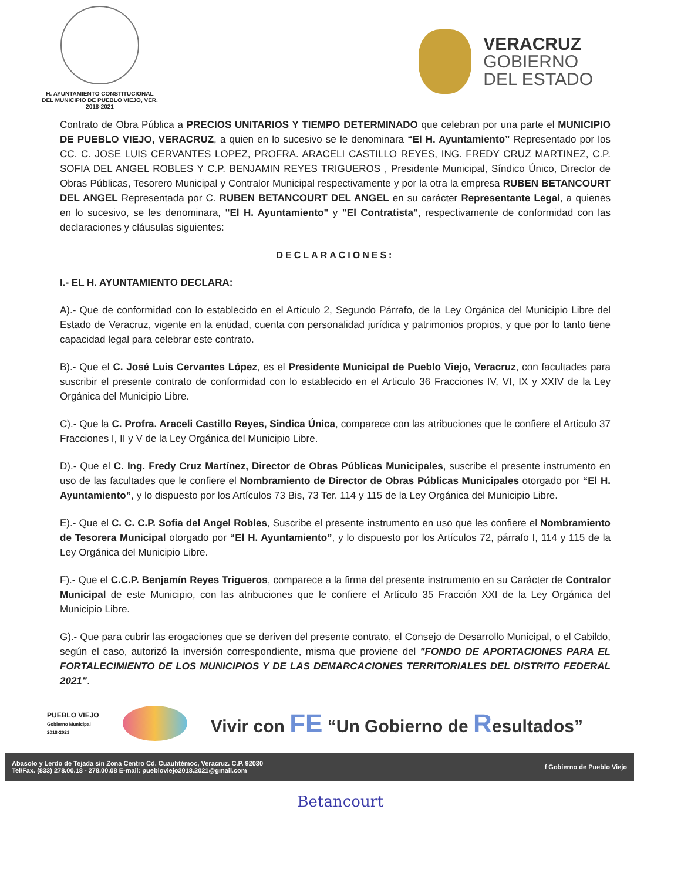H. AYUNTAMIENTO CONSTITUCIONAL
DEL MUNICIPIO DE PUEBLO VIEJO, VER.
2018-2021
VERACRUZ
GOBIERNO
DEL ESTADO
Contrato de Obra Pública a PRECIOS UNITARIOS Y TIEMPO DETERMINADO que celebran por una parte el MUNICIPIO DE PUEBLO VIEJO, VERACRUZ, a quien en lo sucesivo se le denominara “El H. Ayuntamiento” Representado por los CC. C. JOSE LUIS CERVANTES LOPEZ, PROFRA. ARACELI CASTILLO REYES, ING. FREDY CRUZ MARTINEZ, C.P. SOFIA DEL ANGEL ROBLES Y C.P. BENJAMIN REYES TRIGUEROS , Presidente Municipal, Síndico Único, Director de Obras Públicas, Tesorero Municipal y Contralor Municipal respectivamente y por la otra la empresa RUBEN BETANCOURT DEL ANGEL Representada por C. RUBEN BETANCOURT DEL ANGEL en su carácter Representante Legal, a quienes en lo sucesivo, se les denominara, "El H. Ayuntamiento" y "El Contratista", respectivamente de conformidad con las declaraciones y cláusulas siguientes:
DECLARACIONES:
I.- EL H. AYUNTAMIENTO DECLARA:
A).- Que de conformidad con lo establecido en el Artículo 2, Segundo Párrafo, de la Ley Orgánica del Municipio Libre del Estado de Veracruz, vigente en la entidad, cuenta con personalidad jurídica y patrimonios propios, y que por lo tanto tiene capacidad legal para celebrar este contrato.
B).- Que el C. José Luis Cervantes López, es el Presidente Municipal de Pueblo Viejo, Veracruz, con facultades para suscribir el presente contrato de conformidad con lo establecido en el Articulo 36 Fracciones IV, VI, IX y XXIV de la Ley Orgánica del Municipio Libre.
C).- Que la C. Profra. Araceli Castillo Reyes, Sindica Única, comparece con las atribuciones que le confiere el Articulo 37 Fracciones I, II y V de la Ley Orgánica del Municipio Libre.
D).- Que el C. Ing. Fredy Cruz Martínez, Director de Obras Públicas Municipales, suscribe el presente instrumento en uso de las facultades que le confiere el Nombramiento de Director de Obras Públicas Municipales otorgado por “El H. Ayuntamiento”, y lo dispuesto por los Artículos 73 Bis, 73 Ter. 114 y 115 de la Ley Orgánica del Municipio Libre.
E).- Que el C. C. C.P. Sofia del Angel Robles, Suscribe el presente instrumento en uso que les confiere el Nombramiento de Tesorera Municipal otorgado por “El H. Ayuntamiento”, y lo dispuesto por los Artículos 72, párrafo I, 114 y 115 de la Ley Orgánica del Municipio Libre.
F).- Que el C.C.P. Benjamín Reyes Trigueros, comparece a la firma del presente instrumento en su Carácter de Contralor Municipal de este Municipio, con las atribuciones que le confiere el Artículo 35 Fracción XXI de la Ley Orgánica del Municipio Libre.
G).- Que para cubrir las erogaciones que se deriven del presente contrato, el Consejo de Desarrollo Municipal, o el Cabildo, según el caso, autorizó la inversión correspondiente, misma que proviene del "FONDO DE APORTACIONES PARA EL FORTALECIMIENTO DE LOS MUNICIPIOS Y DE LAS DEMARCACIONES TERRITORIALES DEL DISTRITO FEDERAL 2021".
PUEBLO VIEJO
Gobierno Municipal
2018-2021
Vivir con FE “Un Gobierno de Resultados”
Abasolo y Lerdo de Tejada s/n Zona Centro Cd. Cuauhtémoc, Veracruz. C.P. 92030
Tel/Fax. (833) 278.00.18 - 278.00.08 E-mail: puebloviejo2018.2021@gmail.com
f Gobierno de Pueblo Viejo
Betancourt